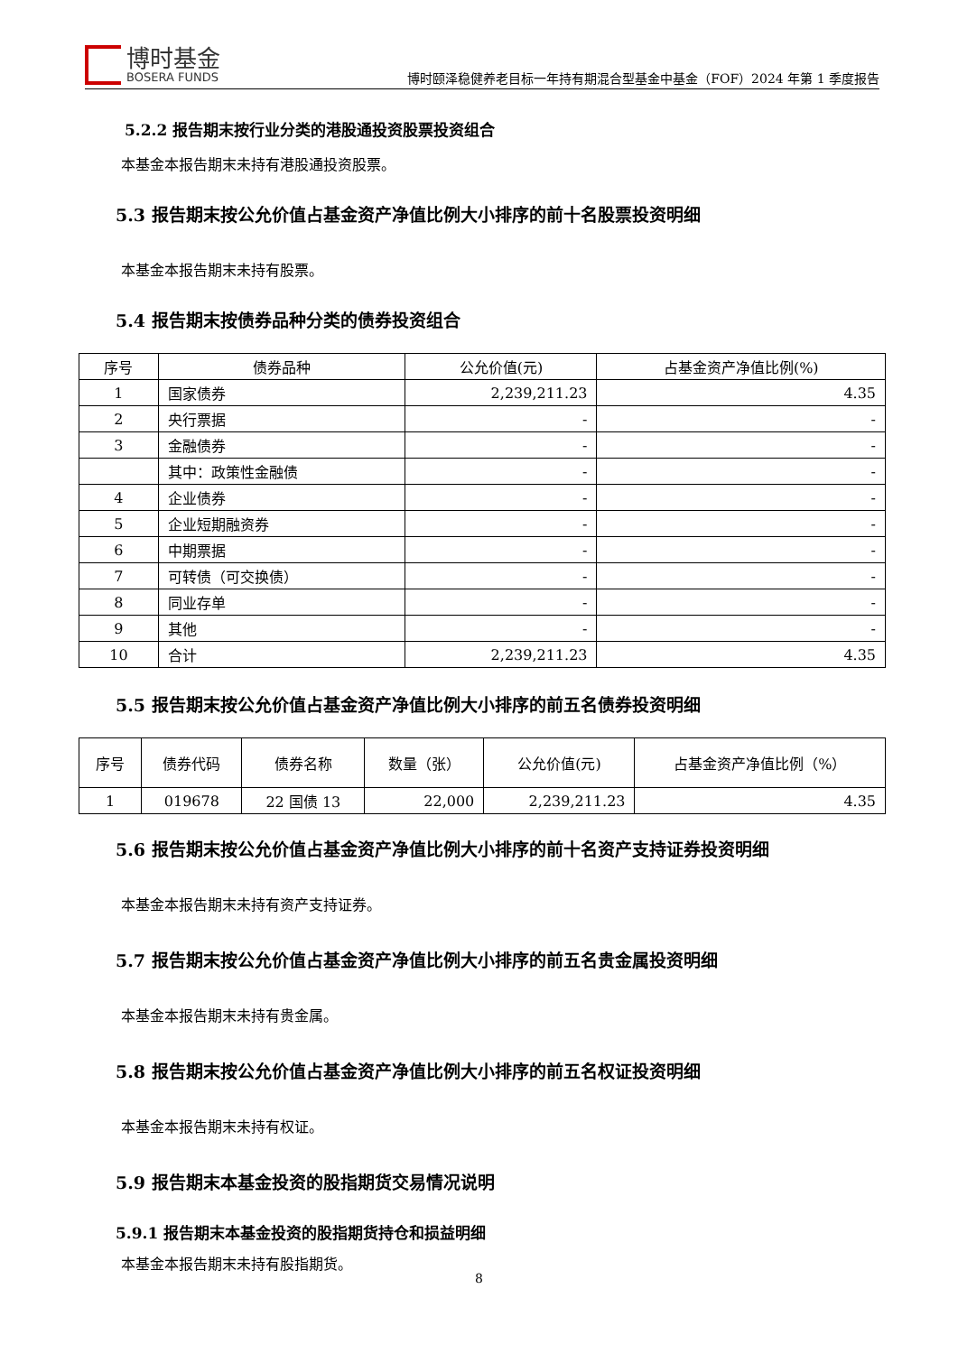博时基金
BOSERA FUNDS
博时颐泽稳健养老目标一年持有期混合型基金中基金（FOF）2024 年第 1 季度报告
5.2.2 报告期末按行业分类的港股通投资股票投资组合
本基金本报告期末未持有港股通投资股票。
5.3 报告期末按公允价值占基金资产净值比例大小排序的前十名股票投资明细
本基金本报告期末未持有股票。
5.4 报告期末按债券品种分类的债券投资组合
| 序号 | 债券品种 | 公允价值(元) | 占基金资产净值比例(%) |
| --- | --- | --- | --- |
| 1 | 国家债券 | 2,239,211.23 | 4.35 |
| 2 | 央行票据 | - | - |
| 3 | 金融债券 | - | - |
| | 其中：政策性金融债 | - | - |
| 4 | 企业债券 | - | - |
| 5 | 企业短期融资券 | - | - |
| 6 | 中期票据 | - | - |
| 7 | 可转债（可交换债） | - | - |
| 8 | 同业存单 | - | - |
| 9 | 其他 | - | - |
| 10 | 合计 | 2,239,211.23 | 4.35 |
5.5 报告期末按公允价值占基金资产净值比例大小排序的前五名债券投资明细
| 序号 | 债券代码 | 债券名称 | 数量（张） | 公允价值(元) | 占基金资产净值比例（%） |
| --- | --- | --- | --- | --- | --- |
| 1 | 019678 | 22 国债 13 | 22,000 | 2,239,211.23 | 4.35 |
5.6 报告期末按公允价值占基金资产净值比例大小排序的前十名资产支持证券投资明细
本基金本报告期末未持有资产支持证券。
5.7 报告期末按公允价值占基金资产净值比例大小排序的前五名贵金属投资明细
本基金本报告期末未持有贵金属。
5.8 报告期末按公允价值占基金资产净值比例大小排序的前五名权证投资明细
本基金本报告期末未持有权证。
5.9 报告期末本基金投资的股指期货交易情况说明
5.9.1 报告期末本基金投资的股指期货持仓和损益明细
本基金本报告期末未持有股指期货。
8